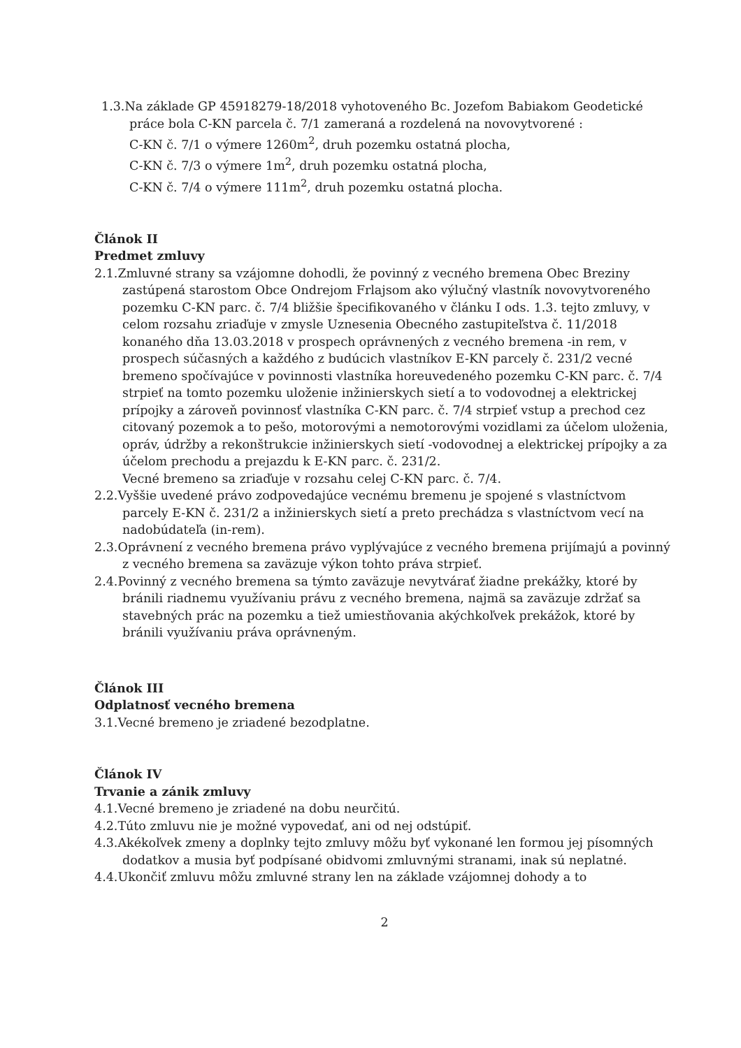1.3.Na základe GP 45918279-18/2018 vyhotoveného Bc. Jozefom Babiakom Geodetické práce bola C-KN parcela č. 7/1 zameraná a rozdelená na novovytvorené :
C-KN č. 7/1 o výmere 1260m<sup>2</sup>, druh pozemku ostatná plocha,
C-KN č. 7/3 o výmere 1m<sup>2</sup>, druh pozemku ostatná plocha,
C-KN č. 7/4 o výmere 111m<sup>2</sup>, druh pozemku ostatná plocha.
Článok II
Predmet zmluvy
2.1.Zmluvné strany sa vzájomne dohodli, že povinný z vecného bremena Obec Breziny zastúpená starostom Obce Ondrejom Frlajsom ako výlučný vlastník novovytvoreného pozemku C-KN parc. č. 7/4 bližšie špecifikovaného v článku I ods. 1.3. tejto zmluvy, v celom rozsahu zriaďuje v zmysle Uznesenia Obecného zastupiteľstva č. 11/2018 konaného dňa 13.03.2018 v prospech oprávnených z vecného bremena -in rem, v prospech súčasných a každého z budúcich vlastníkov E-KN parcely č. 231/2 vecné bremeno spočívajúce v povinnosti vlastníka horeuvedeného pozemku C-KN parc. č. 7/4 strpieť na tomto pozemku uloženie inžinierskych sietí a to vodovodnej a elektrickej prípojky a zároveň povinnosť vlastníka C-KN parc. č. 7/4 strpieť vstup a prechod cez citovaný pozemok a to pešo, motorovými a nemotorovými vozidlami za účelom uloženia, opráv, údržby a rekonštrukcie inžinierskych sietí -vodovodnej a elektrickej prípojky a za účelom prechodu a prejazdu k E-KN parc. č. 231/2.
Vecné bremeno sa zriaďuje v rozsahu celej C-KN parc. č. 7/4.
2.2.Vyššie uvedené právo zodpovedajúce vecnému bremenu je spojené s vlastníctvom parcely E-KN č. 231/2 a inžinierskych sietí a preto prechádza s vlastníctvom vecí na nadobúdateľa (in-rem).
2.3.Oprávnení z vecného bremena právo vyplývajúce z vecného bremena prijímajú a povinný z vecného bremena sa zaväzuje výkon tohto práva strpieť.
2.4.Povinný z vecného bremena sa týmto zaväzuje nevytvárať žiadne prekážky, ktoré by bránili riadnemu využívaniu právu z vecného bremena, najmä sa zaväzuje zdržať sa stavebných prác na pozemku a tiež umiestňovania akýchkoľvek prekážok, ktoré by bránili využívaniu práva oprávneným.
Článok III
Odplatnosť vecného bremena
3.1.Vecné bremeno je zriadené bezodplatne.
Článok IV
Trvanie a zánik zmluvy
4.1.Vecné bremeno je zriadené na dobu neurčitú.
4.2.Túto zmluvu nie je možné vypovedať, ani od nej odstúpiť.
4.3.Akékoľvek zmeny a doplnky tejto zmluvy môžu byť vykonané len formou jej písomných dodatkov a musia byť podpísané obidvomi zmluvnými stranami, inak sú neplatné.
4.4.Ukončiť zmluvu môžu zmluvné strany len na základe vzájomnej dohody a to
2